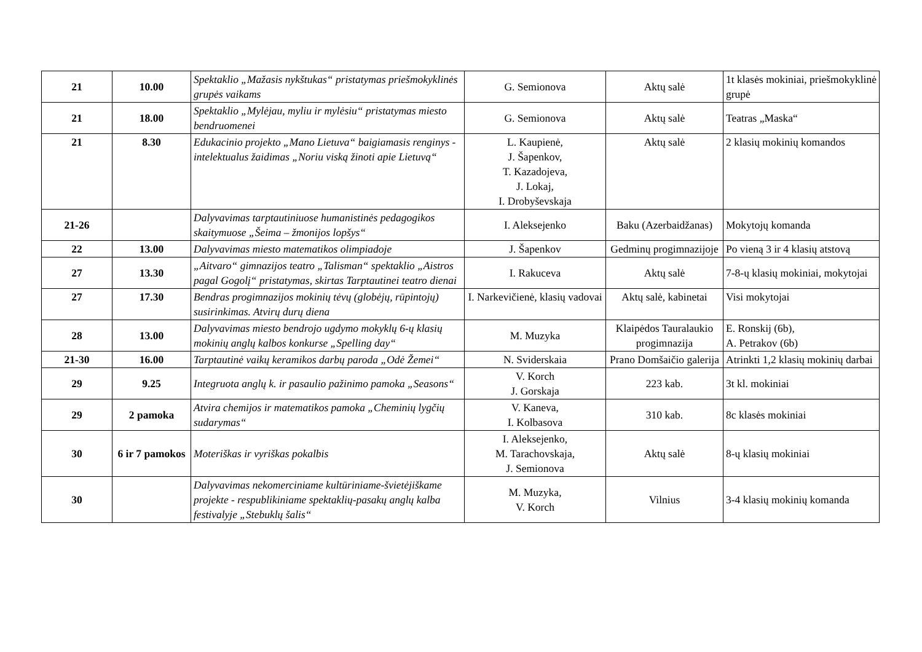| 21 | 10.00 | Spektaklio „Mažasis nykštukas“ pristatymas priešmokyklinės grupės vaikams | G. Semionova | Aktų salė | 1t klasės mokiniai, priešmokyklinė grupė |
| 21 | 18.00 | Spektaklio „Mylėjau, myliu ir mylėsiu“ pristatymas miesto bendruomenei | G. Semionova | Aktų salė | Teatras „Maska“ |
| 21 | 8.30 | Edukacinio projekto „Mano Lietuva“ baigiamasis renginys - intelektualus žaidimas „Noriu viską žinoti apie Lietuvą“ | L. Kaupienė, J. Šapenkov, T. Kazadojeva, J. Lokaj, I. Drobyševskaja | Aktų salė | 2 klasių mokinių komandos |
| 21-26 | | Dalyvavimas tarptautiniuose humanistinės pedagogikos skaitymuose „Šeima – žmonijos lopšys“ | I. Aleksejenko | Baku (Azerbaidžanas) | Mokytojų komanda |
| 22 | 13.00 | Dalyvavimas miesto matematikos olimpiadoje | J. Šapenkov | Gedminų progimnazijoje | Po vieną 3 ir 4 klasių atstovą |
| 27 | 13.30 | „Aitvaro“ gimnazijos teatro „Talisman“ spektaklio „Aistros pagal Gogolį“ pristatymas, skirtas Tarptautinei teatro dienai | I. Rakuceva | Aktų salė | 7-8-ų klasių mokiniai, mokytojai |
| 27 | 17.30 | Bendras progimnazijos mokinių tėvų (globėjų, rūpintojų) susirinkimas. Atvirų durų diena | I. Narkevičienė, klasių vadovai | Aktų salė, kabinetai | Visi mokytojai |
| 28 | 13.00 | Dalyvavimas miesto bendrojo ugdymo mokyklų 6-ų klasių mokinių anglų kalbos konkurse „Spelling day“ | M. Muzyka | Klaipėdos Tauralaukio progimnazija | E. Ronskij (6b), A. Petrakov (6b) |
| 21-30 | 16.00 | Tarptautinė vaikų keramikos darbų paroda „Odė Žemei“ | N. Sviderskaia | Prano Domšaičio galerija | Atrinkti 1,2 klasių mokinių darbai |
| 29 | 9.25 | Integruota anglų k. ir pasaulio pažinimo pamoka „Seasons“ | V. Korch J. Gorskaja | 223 kab. | 3t kl. mokiniai |
| 29 | 2 pamoka | Atvira chemijos ir matematikos pamoka „Cheminių lygčių sudarymas“ | V. Kaneva, I. Kolbasova | 310 kab. | 8c klasės mokiniai |
| 30 | 6 ir 7 pamokos | Moteriškas ir vyriškas pokalbis | I. Aleksejenko, M. Tarachovskaja, J. Semionova | Aktų salė | 8-ų klasių mokiniai |
| 30 | | Dalyvavimas nekomerciniame kultūriniame-švietėjiškame projekte - respublikiniame spektaklių-pasakų anglų kalba festivalyje „Stebuklų šalis“ | M. Muzyka, V. Korch | Vilnius | 3-4 klasių mokinių komanda |